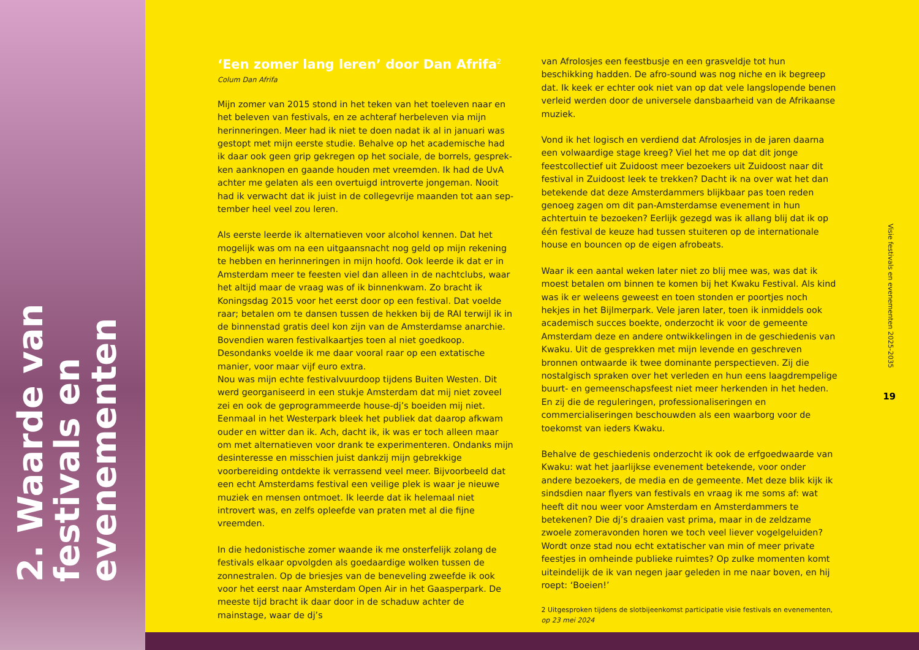2. Waarde van festivals en evenementen
‘Een zomer lang leren’ door Dan Afrifa<sup>2</sup>
Colum Dan Afrifa
Mijn zomer van 2015 stond in het teken van het toeleven naar en het beleven van festivals, en ze achteraf herbeleven via mijn herinneringen. Meer had ik niet te doen nadat ik al in januari was gestopt met mijn eerste studie. Behalve op het academische had ik daar ook geen grip gekregen op het sociale, de borrels, gesprek­ken aanknopen en gaande houden met vreemden. Ik had de UvA achter me gelaten als een overtuigd introverte jongeman. Nooit had ik verwacht dat ik juist in de collegevrije maanden tot aan sep­tember heel veel zou leren.
Als eerste leerde ik alternatieven voor alcohol kennen. Dat het mogelijk was om na een uitgaansnacht nog geld op mijn rekening te hebben en herinneringen in mijn hoofd. Ook leerde ik dat er in Amsterdam meer te feesten viel dan alleen in de nachtclubs, waar het altijd maar de vraag was of ik binnenkwam. Zo bracht ik Koningsdag 2015 voor het eerst door op een festival. Dat voelde raar; betalen om te dansen tussen de hekken bij de RAI terwijl ik in de binnenstad gratis deel kon zijn van de Amsterdamse anarchie. Bovendien waren festivalkaartjes toen al niet goedkoop. Desondanks voelde ik me daar vooral raar op een extatische manier, voor maar vijf euro extra.
Nou was mijn echte festivalvuurdoop tijdens Buiten Westen. Dit werd georganiseerd in een stukje Amsterdam dat mij niet zoveel zei en ook de geprogrammeerde house-dj’s boeiden mij niet. Eenmaal in het Westerpark bleek het publiek dat daarop afkwam ouder en witter dan ik. Ach, dacht ik, ik was er toch alleen maar om met alter­natieven voor drank te experimenteren. Ondanks mijn desinteresse en misschien juist dankzij mijn gebrekkige voorbereiding ontdekte ik verrassend veel meer. Bijvoorbeeld dat een echt Amsterdams festival een veilige plek is waar je nieuwe muziek en mensen ont­moet. Ik leerde dat ik helemaal niet introvert was, en zelfs opleefde van praten met al die fijne vreemden.
In die hedonistische zomer waande ik me onsterfelijk zolang de festivals elkaar opvolgden als goedaardige wolken tussen de zonne­stralen. Op de briesjes van de beneveling zweefde ik ook voor het eerst naar Amsterdam Open Air in het Gaasperpark. De meeste tijd bracht ik daar door in de schaduw achter de mainstage, waar de dj’s
van Afrolosjes een feestbusje en een grasveldje tot hun beschikking hadden. De afro-sound was nog niche en ik begreep dat. Ik keek er echter ook niet van op dat vele langslopende benen verleid werden door de universele dansbaarheid van de Afrikaanse muziek.
Vond ik het logisch en verdiend dat Afrolosjes in de jaren daarna een volwaardige stage kreeg? Viel het me op dat dit jonge feestcollectief uit Zuidoost meer bezoekers uit Zuidoost naar dit festival in Zuidoost leek te trekken? Dacht ik na over wat het dan betekende dat deze Amsterdammers blijkbaar pas toen reden genoeg zagen om dit pan-Amsterdamse evenement in hun achtertuin te bezoeken? Eerlijk gezegd was ik allang blij dat ik op één festival de keuze had tussen stuiteren op de internationale house en bouncen op de eigen afrobeats.
Waar ik een aantal weken later niet zo blij mee was, was dat ik moest betalen om binnen te komen bij het Kwaku Festival. Als kind was ik er weleens geweest en toen stonden er poortjes noch hekjes in het Bijlmerpark. Vele jaren later, toen ik inmiddels ook academisch succes boekte, onderzocht ik voor de gemeente Amsterdam deze en andere ontwikkelingen in de geschiedenis van Kwaku. Uit de gesprekken met mijn levende en geschreven bronnen ontwaarde ik twee dominante perspectieven. Zij die nostalgisch spraken over het verleden en hun eens laagdrempelige buurt- en gemeenschaps­feest niet meer herkenden in het heden. En zij die de reguleringen, professionaliseringen en commercialiseringen beschouwden als een waarborg voor de toekomst van ieders Kwaku.
Behalve de geschiedenis onderzocht ik ook de erfgoedwaarde van Kwaku: wat het jaarlijkse evenement betekende, voor onder andere bezoekers, de media en de gemeente. Met deze blik kijk ik sinds­dien naar flyers van festivals en vraag ik me soms af: wat heeft dit nou weer voor Amsterdam en Amsterdammers te betekenen? Die dj’s draaien vast prima, maar in de zeldzame zwoele zomeravonden horen we toch veel liever vogelgeluiden? Wordt onze stad nou echt extatischer van min of meer private feestjes in omheinde publieke ruimtes? Op zulke momenten komt uiteindelijk de ik van negen jaar geleden in me naar boven, en hij roept: ‘Boeien!’
2 Uitgesproken tijdens de slotbijeenkomst participatie visie festivals en evenementen, op 23 mei 2024
Visie festivals en evenementen 2025-2035
19